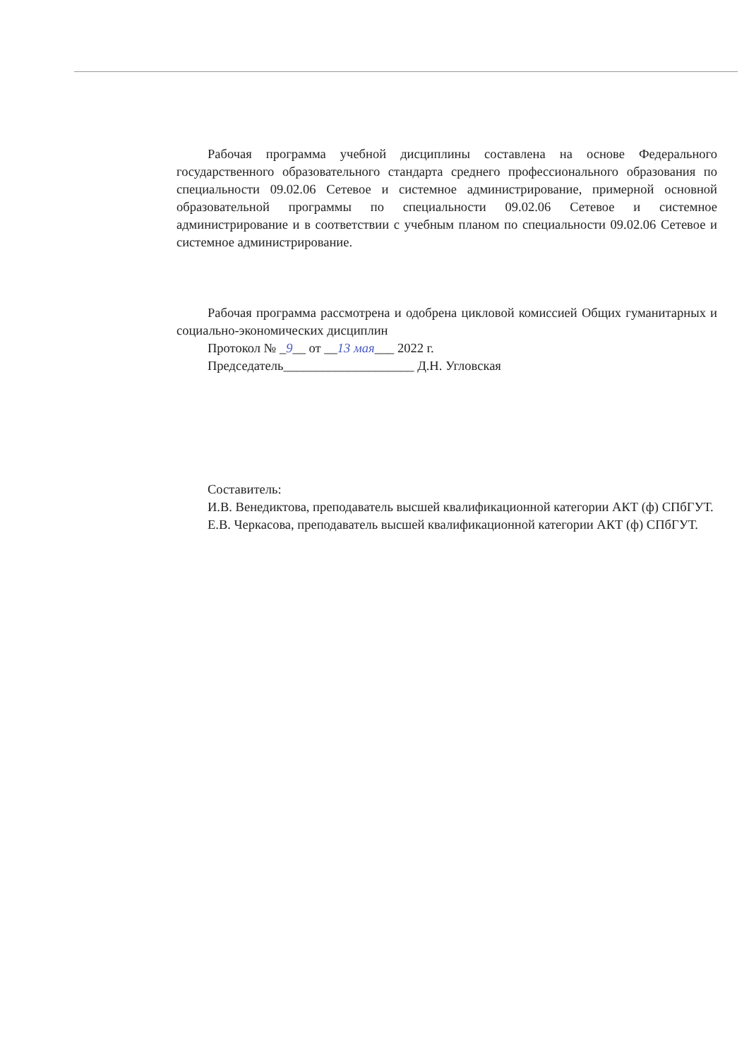Рабочая программа учебной дисциплины составлена на основе Федерального государственного образовательного стандарта среднего профессионального образования по специальности 09.02.06 Сетевое и системное администрирование, примерной основной образовательной программы по специальности 09.02.06 Сетевое и системное администрирование и в соответствии с учебным планом по специальности 09.02.06 Сетевое и системное администрирование.
Рабочая программа рассмотрена и одобрена цикловой комиссией Общих гуманитарных и социально-экономических дисциплин
Протокол № _9__ от __13 мая___ 2022 г.
Председатель____________________ Д.Н. Угловская
Составитель:
И.В. Венедиктова, преподаватель высшей квалификационной категории АКТ (ф) СПбГУТ.
Е.В. Черкасова, преподаватель высшей квалификационной категории АКТ (ф) СПбГУТ.